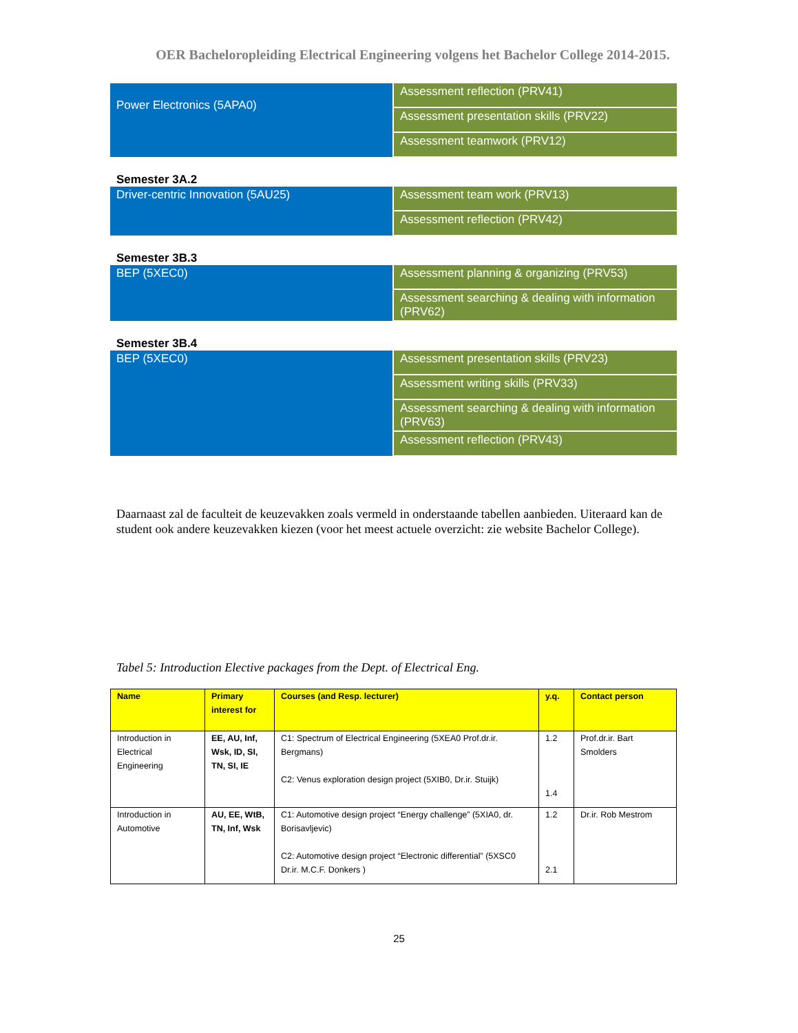OER Bacheloropleiding Electrical Engineering volgens het Bachelor College 2014-2015.
| Power Electronics (5APA0) | Assessment reflection (PRV41) |
| | Assessment presentation skills (PRV22) |
| | Assessment teamwork (PRV12) |
Semester 3A.2
| Driver-centric Innovation (5AU25) | Assessment team work (PRV13) |
| | Assessment reflection (PRV42) |
Semester 3B.3
| BEP (5XEC0) | Assessment planning & organizing (PRV53) |
| | Assessment searching & dealing with information (PRV62) |
Semester 3B.4
| BEP (5XEC0) | Assessment presentation skills (PRV23) |
| | Assessment writing skills (PRV33) |
| | Assessment searching & dealing with information (PRV63) |
| | Assessment reflection (PRV43) |
Daarnaast zal de faculteit de keuzevakken zoals vermeld in onderstaande tabellen aanbieden. Uiteraard kan de student ook andere keuzevakken kiezen (voor het meest actuele overzicht: zie website Bachelor College).
Tabel 5: Introduction Elective packages from the Dept. of Electrical Eng.
| Name | Primary interest for | Courses (and Resp. lecturer) | y.q. | Contact person |
| --- | --- | --- | --- | --- |
| Introduction in Electrical Engineering | EE, AU, Inf, Wsk, ID, SI, TN, SI, IE | C1: Spectrum of Electrical Engineering (5XEA0 Prof.dr.ir. Bergmans) C2: Venus exploration design project (5XIB0, Dr.ir. Stuijk) | 1.2 1.4 | Prof.dr.ir. Bart Smolders |
| Introduction in Automotive | AU, EE, WtB, TN, Inf, Wsk | C1: Automotive design project “Energy challenge” (5XIA0, dr. Borisavljevic) C2: Automotive design project “Electronic differential” (5XSC0 Dr.ir. M.C.F. Donkers ) | 1.2 2.1 | Dr.ir. Rob Mestrom |
25